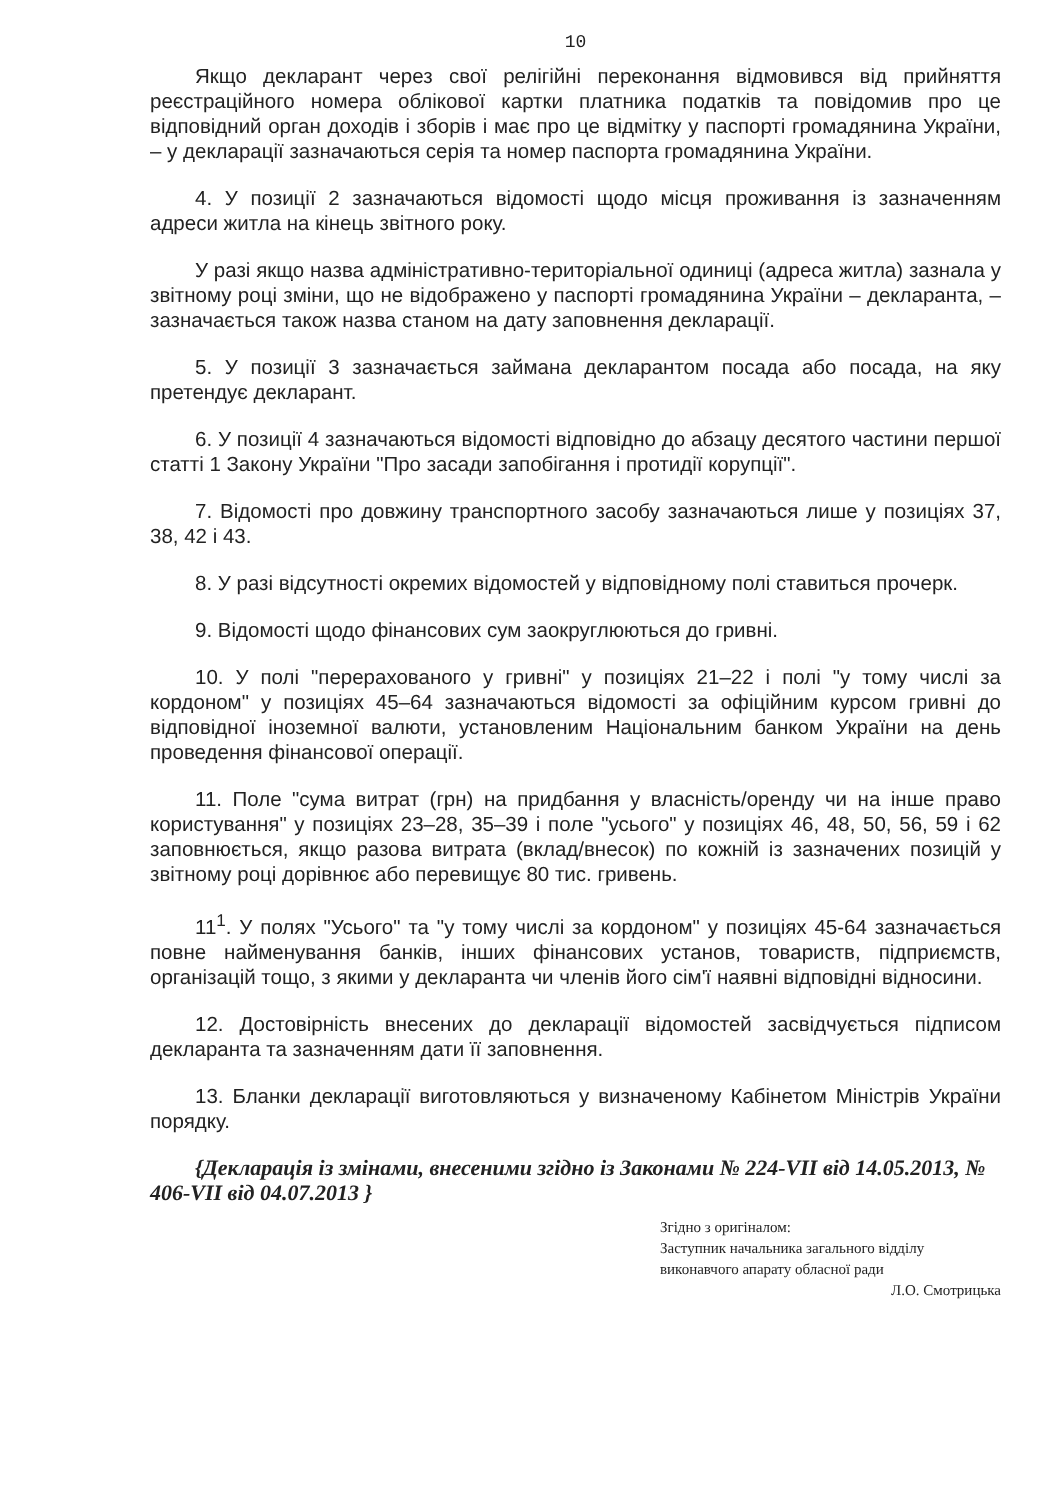10
Якщо декларант через свої релігійні переконання відмовився від прийняття реєстраційного номера облікової картки платника податків та повідомив про це відповідний орган доходів і зборів і має про це відмітку у паспорті громадянина України, – у декларації зазначаються серія та номер паспорта громадянина України.
4. У позиції 2 зазначаються відомості щодо місця проживання із зазначенням адреси житла на кінець звітного року.
У разі якщо назва адміністративно-територіальної одиниці (адреса житла) зазнала у звітному році зміни, що не відображено у паспорті громадянина України – декларанта, – зазначається також назва станом на дату заповнення декларації.
5. У позиції 3 зазначається займана декларантом посада або посада, на яку претендує декларант.
6. У позиції 4 зазначаються відомості відповідно до абзацу десятого частини першої статті 1 Закону України "Про засади запобігання і протидії корупції".
7. Відомості про довжину транспортного засобу зазначаються лише у позиціях 37, 38, 42 і 43.
8. У разі відсутності окремих відомостей у відповідному полі ставиться прочерк.
9. Відомості щодо фінансових сум заокруглюються до гривні.
10. У полі "перерахованого у гривні" у позиціях 21–22 і полі "у тому числі за кордоном" у позиціях 45–64 зазначаються відомості за офіційним курсом гривні до відповідної іноземної валюти, установленим Національним банком України на день проведення фінансової операції.
11. Поле "сума витрат (грн) на придбання у власність/оренду чи на інше право користування" у позиціях 23–28, 35–39 і поле "усього" у позиціях 46, 48, 50, 56, 59 і 62 заповнюється, якщо разова витрата (вклад/внесок) по кожній із зазначених позицій у звітному році дорівнює або перевищує 80 тис. гривень.
11<sup>1</sup>. У полях "Усього" та "у тому числі за кордоном" у позиціях 45-64 зазначається повне найменування банків, інших фінансових установ, товариств, підприємств, організацій тощо, з якими у декларанта чи членів його сім'ї наявні відповідні відносини.
12. Достовірність внесених до декларації відомостей засвідчується підписом декларанта та зазначенням дати її заповнення.
13. Бланки декларації виготовляються у визначеному Кабінетом Міністрів України порядку.
{Декларація із змінами, внесеними згідно із Законами № 224-VII від 14.05.2013, № 406-VII від 04.07.2013 }
Згідно з оригіналом:
Заступник начальника загального відділу
виконавчого апарату обласної ради
Л.О. Смотрицька